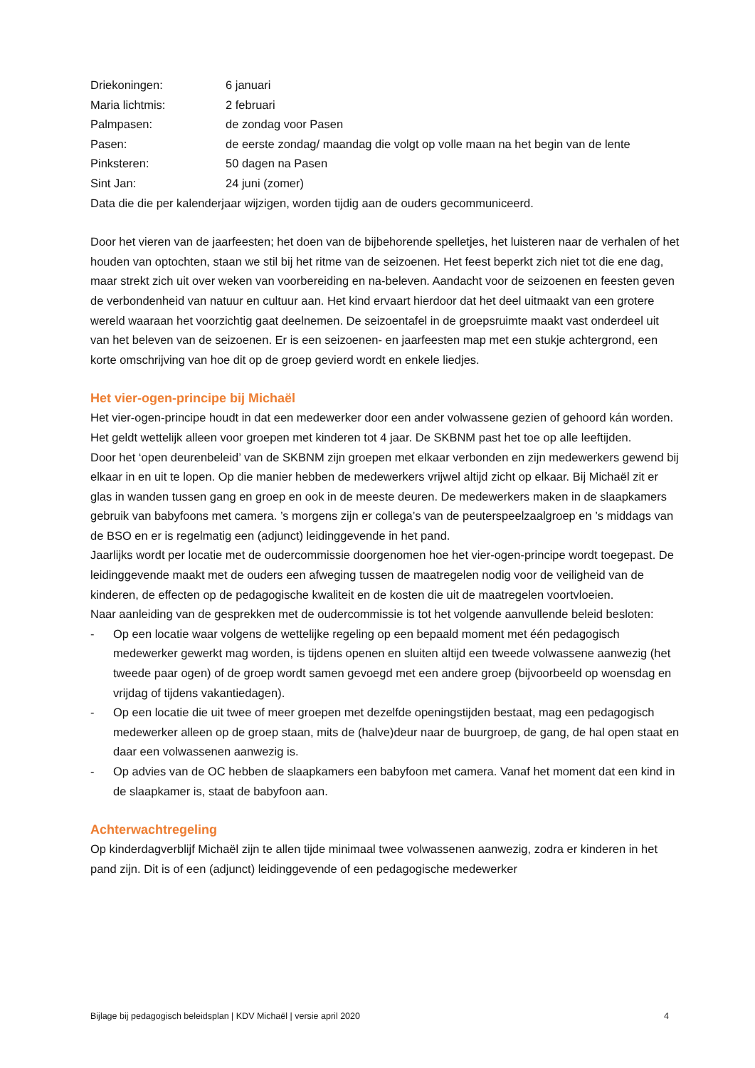Driekoningen: 6 januari
Maria lichtmis: 2 februari
Palmpasen: de zondag voor Pasen
Pasen: de eerste zondag/ maandag die volgt op volle maan na het begin van de lente
Pinksteren: 50 dagen na Pasen
Sint Jan: 24 juni (zomer)
Data die die per kalenderjaar wijzigen, worden tijdig aan de ouders gecommuniceerd.
Door het vieren van de jaarfeesten; het doen van de bijbehorende spelletjes, het luisteren naar de verhalen of het houden van optochten, staan we stil bij het ritme van de seizoenen. Het feest beperkt zich niet tot die ene dag, maar strekt zich uit over weken van voorbereiding en na-beleven. Aandacht voor de seizoenen en feesten geven de verbondenheid van natuur en cultuur aan. Het kind ervaart hierdoor dat het deel uitmaakt van een grotere wereld waaraan het voorzichtig gaat deelnemen. De seizoentafel in de groepsruimte maakt vast onderdeel uit van het beleven van de seizoenen. Er is een seizoenen- en jaarfeesten map met een stukje achtergrond, een korte omschrijving van hoe dit op de groep gevierd wordt en enkele liedjes.
Het vier-ogen-principe bij Michaël
Het vier-ogen-principe houdt in dat een medewerker door een ander volwassene gezien of gehoord kán worden. Het geldt wettelijk alleen voor groepen met kinderen tot 4 jaar. De SKBNM past het toe op alle leeftijden.
Door het ‘open deurenbeleid’ van de SKBNM zijn groepen met elkaar verbonden en zijn medewerkers gewend bij elkaar in en uit te lopen. Op die manier hebben de medewerkers vrijwel altijd zicht op elkaar. Bij Michaël zit er glas in wanden tussen gang en groep en ook in de meeste deuren. De medewerkers maken in de slaapkamers gebruik van babyfoons met camera. ’s morgens zijn er collega’s van de peuterspeelzaalgroep en ’s middags van de BSO en er is regelmatig een (adjunct) leidinggevende in het pand.
Jaarlijks wordt per locatie met de oudercommissie doorgenomen hoe het vier-ogen-principe wordt toegepast. De leidinggevende maakt met de ouders een afweging tussen de maatregelen nodig voor de veiligheid van de kinderen, de effecten op de pedagogische kwaliteit en de kosten die uit de maatregelen voortvloeien.
Naar aanleiding van de gesprekken met de oudercommissie is tot het volgende aanvullende beleid besloten:
- Op een locatie waar volgens de wettelijke regeling op een bepaald moment met één pedagogisch medewerker gewerkt mag worden, is tijdens openen en sluiten altijd een tweede volwassene aanwezig (het tweede paar ogen) of de groep wordt samen gevoegd met een andere groep (bijvoorbeeld op woensdag en vrijdag of tijdens vakantiedagen).
- Op een locatie die uit twee of meer groepen met dezelfde openingstijden bestaat, mag een pedagogisch medewerker alleen op de groep staan, mits de (halve)deur naar de buurgroep, de gang, de hal open staat en daar een volwassenen aanwezig is.
- Op advies van de OC hebben de slaapkamers een babyfoon met camera. Vanaf het moment dat een kind in de slaapkamer is, staat de babyfoon aan.
Achterwachtregeling
Op kinderdagverblijf Michaël zijn te allen tijde minimaal twee volwassenen aanwezig, zodra er kinderen in het pand zijn. Dit is of een (adjunct) leidinggevende of een pedagogische medewerker
Bijlage bij pedagogisch beleidsplan | KDV Michaël | versie april 2020 4